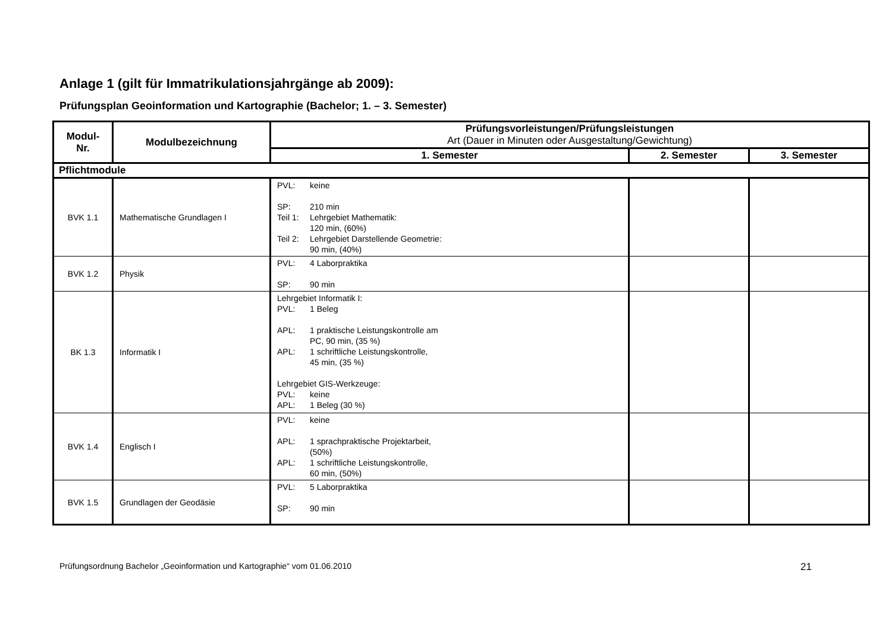Anlage 1 (gilt für Immatrikulationsjahrgänge ab 2009):
Prüfungsplan Geoinformation und Kartographie (Bachelor; 1. – 3. Semester)
| Modul- Nr. | Modulbezeichnung | Prüfungsvorleistungen/Prüfungsleistungen Art (Dauer in Minuten oder Ausgestaltung/Gewichtung) | | |
| --- | --- | --- | --- | --- |
| | | 1. Semester | 2. Semester | 3. Semester |
| Pflichtmodule | | | | |
| BVK 1.1 | Mathematische Grundlagen I | PVL: keine SP: 210 min Teil 1: Lehrgebiet Mathematik: 120 min, (60%) Teil 2: Lehrgebiet Darstellende Geometrie: 90 min, (40%) | | |
| BVK 1.2 | Physik | PVL: 4 Laborpraktika SP: 90 min | | |
| BK 1.3 | Informatik I | Lehrgebiet Informatik I: PVL: 1 Beleg APL: 1 praktische Leistungskontrolle am PC, 90 min, (35 %) APL: 1 schriftliche Leistungskontrolle, 45 min, (35 %) Lehrgebiet GIS-Werkzeuge: PVL: keine APL: 1 Beleg (30 %) | | |
| BVK 1.4 | Englisch I | PVL: keine APL: 1 sprachpraktische Projektarbeit, (50%) APL: 1 schriftliche Leistungskontrolle, 60 min, (50%) | | |
| BVK 1.5 | Grundlagen der Geodäsie | PVL: 5 Laborpraktika SP: 90 min | | |
Prüfungsordnung Bachelor „Geoinformation und Kartographie“ vom 01.06.2010 21